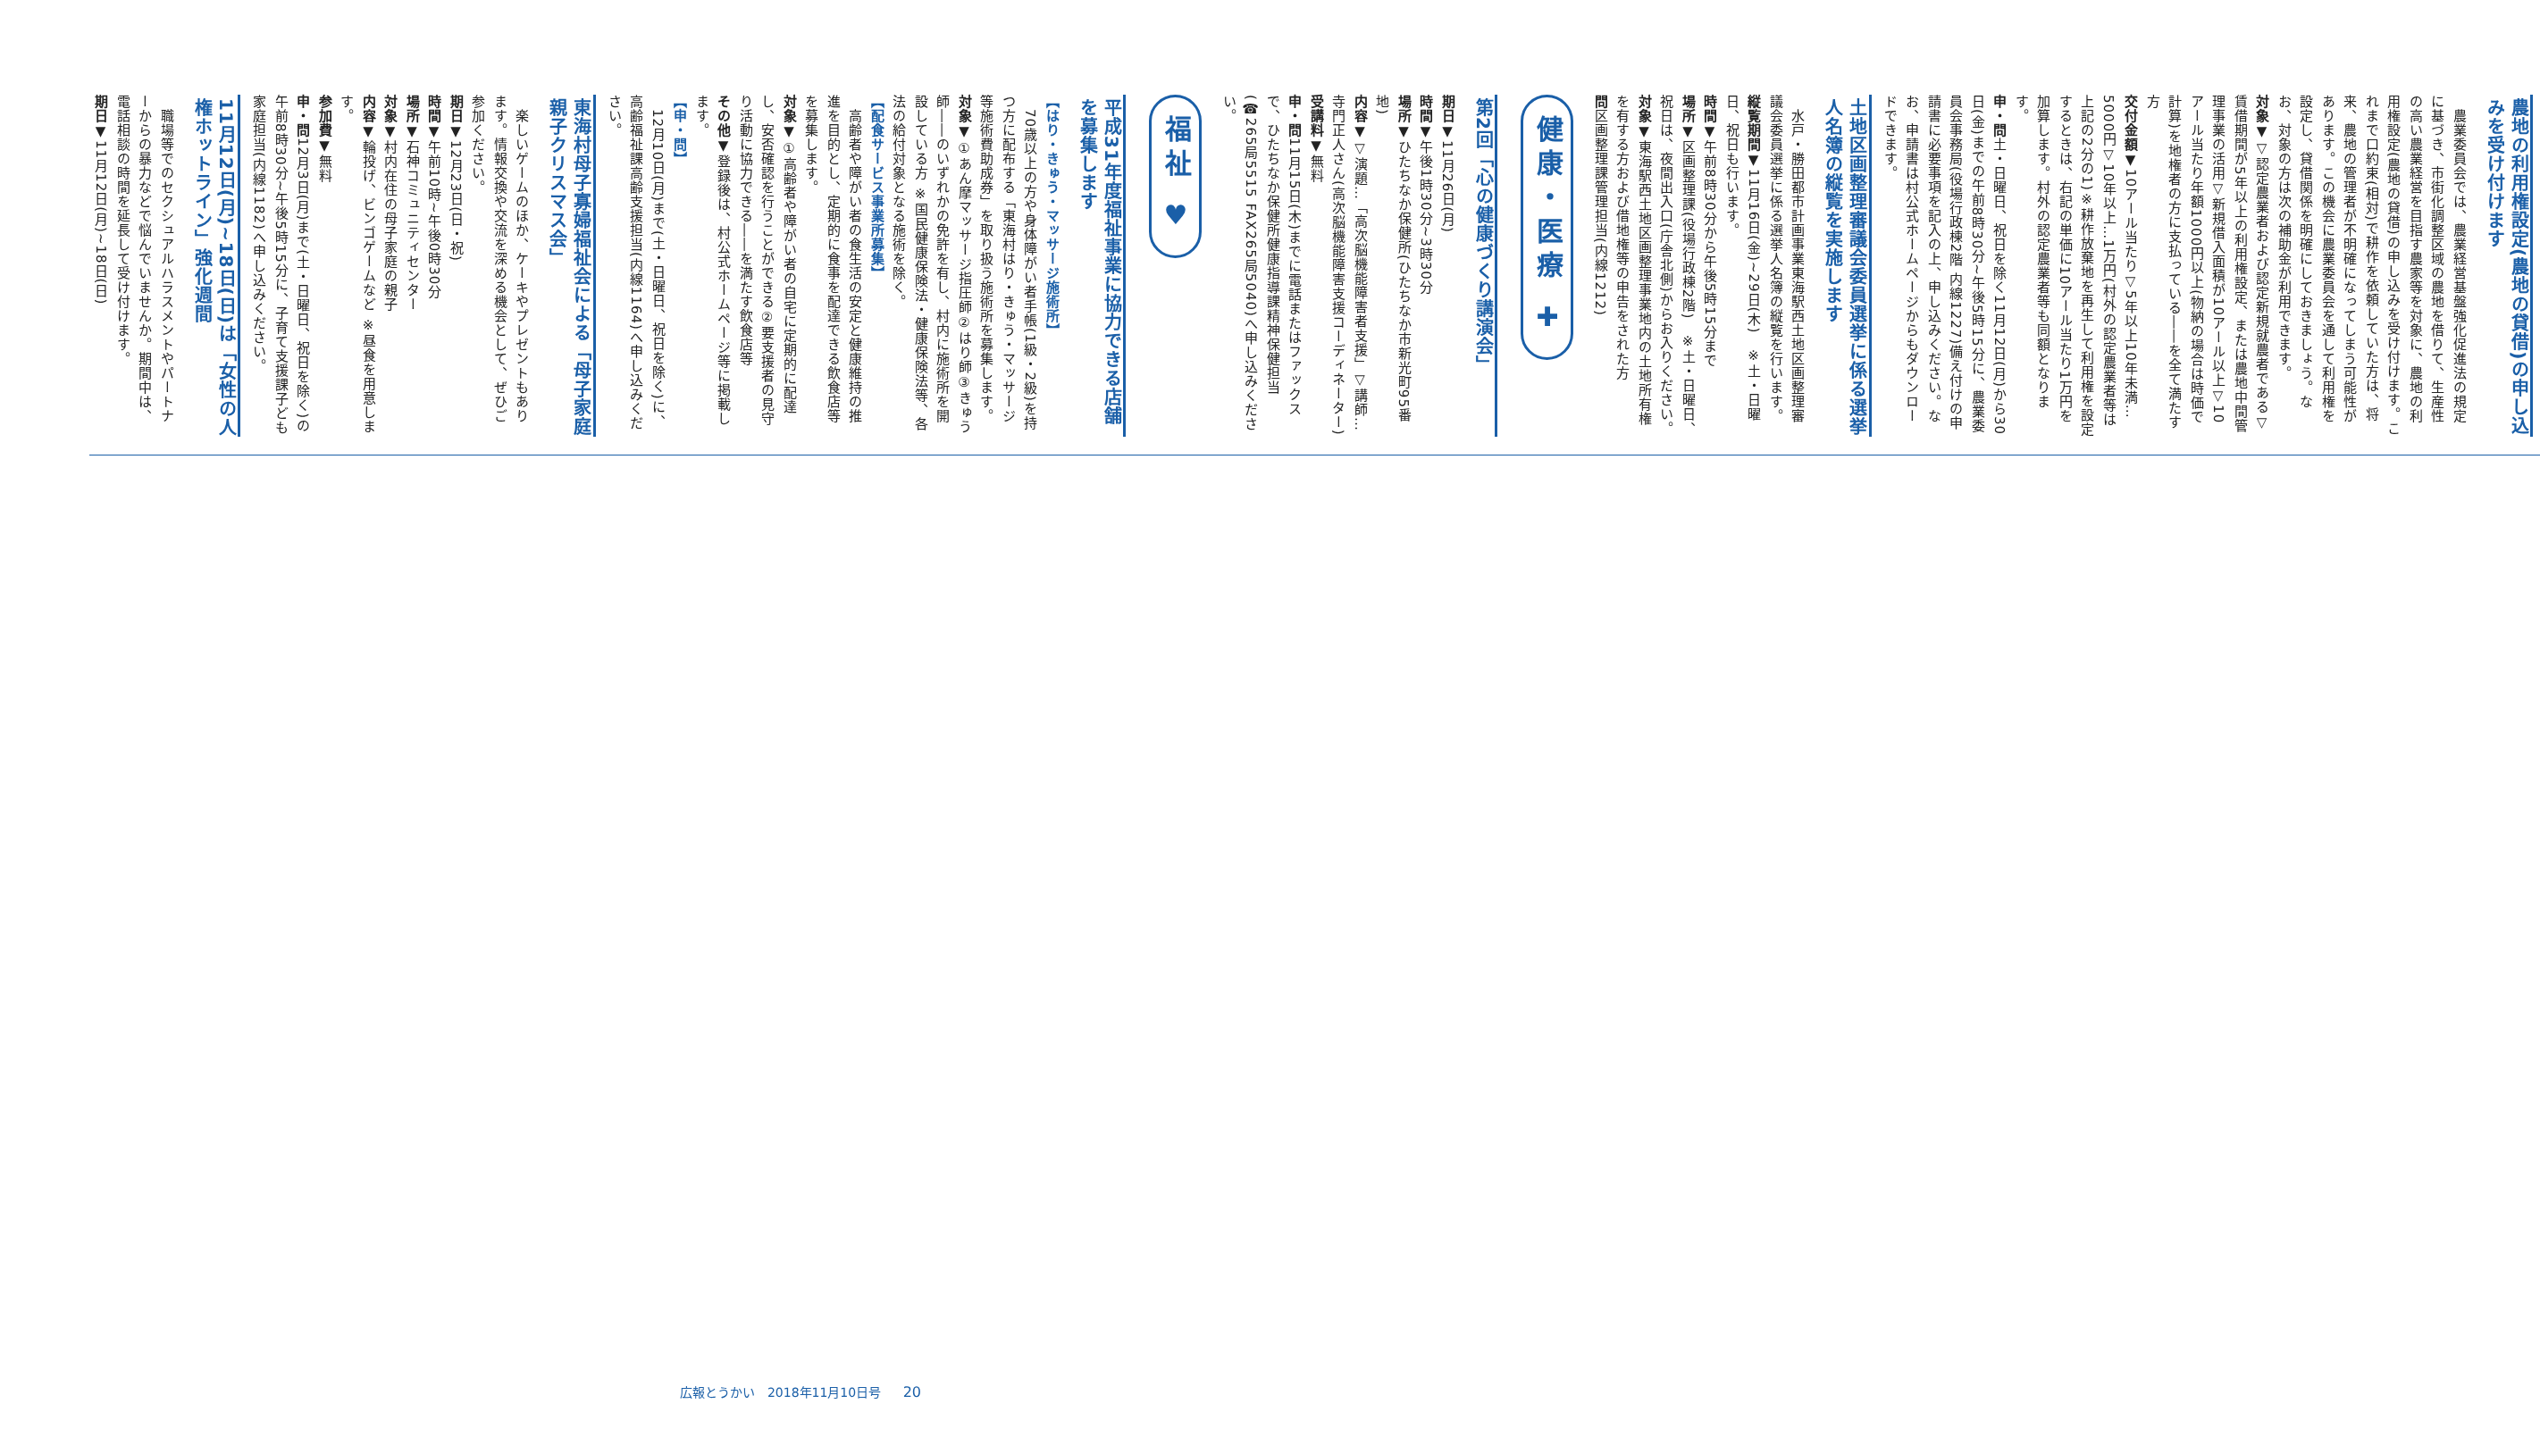農地の利用権設定(農地の貸借)の申し込みを受け付けます
　農業委員会では、農業経営基盤強化促進法の規定に基づき、市街化調整区域の農地を借りて、生産性の高い農業経営を目指す農家等を対象に、農地の利用権設定(農地の貸借)の申し込みを受け付けます。これまで口約束(相対)で耕作を依頼していた方は、将来、農地の管理者が不明確になってしまう可能性があります。この機会に農業委員会を通して利用権を設定し、貸借関係を明確にしておきましょう。なお、対象の方は次の補助金が利用できます。
対象▼▽認定農業者および認定新規就農者である▽賃借期間が5年以上の利用権設定、または農地中間管理事業の活用▽新規借入面積が10アール以上▽10アール当たり年額1000円以上(物納の場合は時価で計算)を地権者の方に支払っている――を全て満たす方
交付金額▼10アール当たり▽5年以上10年未満…5000円▽10年以上…1万円(村外の認定農業者等は上記の2分の1)※耕作放棄地を再生して利用権を設定するときは、右記の単価に10アール当たり1万円を加算します。村外の認定農業者等も同額となります。
申・問土・日曜日、祝日を除く11月12日(月)から30日(金)までの午前8時30分~午後5時15分に、農業委員会事務局(役場行政棟2階 内線1227)備え付けの申請書に必要事項を記入の上、申し込みください。なお、申請書は村公式ホームページからもダウンロードできます。
土地区画整理審議会委員選挙に係る選挙人名簿の縦覧を実施します
　水戸・勝田都市計画事業東海駅西土地区画整理審議会委員選挙に係る選挙人名簿の縦覧を行います。
縦覧期間▼11月16日(金)~29日(木)　※土・日曜日、祝日も行います。
時間▼午前8時30分から午後5時15分まで
場所▼区画整理課(役場行政棟2階)　※土・日曜日、祝日は、夜間出入口(庁舎北側)からお入りください。
対象▼東海駅西土地区画整理事業地内の土地所有権を有する方および借地権等の申告をされた方
問区画整理課管理担当(内線1212)
健康・医療 ✚
第2回「心の健康づくり講演会」
期日▼11月26日(月)
時間▼午後1時30分~3時30分
場所▼ひたちなか保健所(ひたちなか市新光町95番地)
内容▼▽演題…「高次脳機能障害者支援」▽講師…寺門正人さん(高次脳機能障害支援コーディネーター)
受講料▼無料
申・問11月15日(木)までに電話またはファックスで、ひたちなか保健所健康指導課精神保健担当(☎265局5515 FAX265局5040)へ申し込みください。
福祉 ♥
平成31年度福祉事業に協力できる店舗を募集します
【はり・きゅう・マッサージ施術所】
　70歳以上の方や身体障がい者手帳(1級・2級)を持つ方に配布する「東海村はり・きゅう・マッサージ等施術費助成券」を取り扱う施術所を募集します。
対象▼①あん摩マッサージ指圧師②はり師③きゅう師――のいずれかの免許を有し、村内に施術所を開設している方 ※国民健康保険法・健康保険法等、各法の給付対象となる施術を除く。
【配食サービス事業所募集】
　高齢者や障がい者の食生活の安定と健康維持の推進を目的とし、定期的に食事を配達できる飲食店等を募集します。
対象▼①高齢者や障がい者の自宅に定期的に配達し、安否確認を行うことができる②要支援者の見守り活動に協力できる――を満たす飲食店等
その他▼登録後は、村公式ホームページ等に掲載します。
【申・問】
　12月10日(月)まで(土・日曜日、祝日を除く)に、高齢福祉課高齢支援担当(内線1164)へ申し込みください。
東海村母子寡婦福祉会による「母子家庭親子クリスマス会」
　楽しいゲームのほか、ケーキやプレゼントもあります。情報交換や交流を深める機会として、ぜひご参加ください。
期日▼12月23日(日・祝)
時間▼午前10時~午後0時30分
場所▼石神コミュニティセンター
対象▼村内在住の母子家庭の親子
内容▼輪投げ、ビンゴゲームなど ※昼食を用意します。
参加費▼無料
申・問12月3日(月)まで(土・日曜日、祝日を除く)の午前8時30分~午後5時15分に、子育て支援課子ども家庭担当(内線1182)へ申し込みください。
11月12日(月)~18日(日)は「女性の人権ホットライン」強化週間
　職場等でのセクシュアルハラスメントやパートナーからの暴力などで悩んでいませんか。期間中は、電話相談の時間を延長して受け付けます。
期日▼11月12日(月)~18日(日)
広報とうかい　2018年11月10日号 20